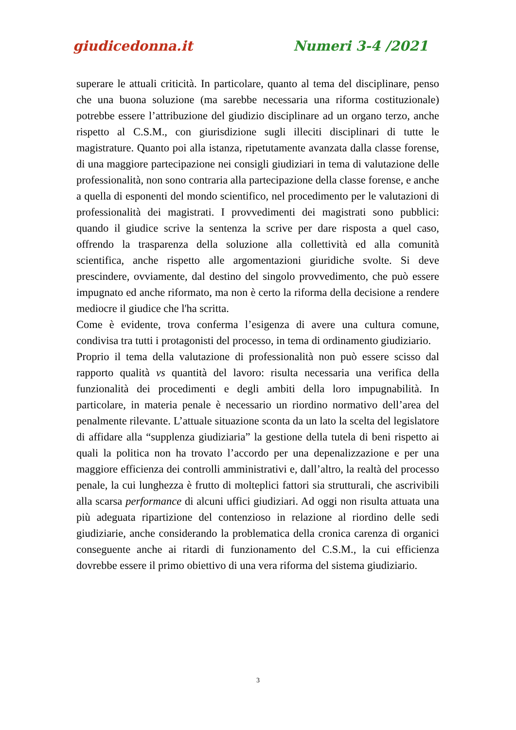giudicedonna.it Numeri 3-4 /2021
superare le attuali criticità. In particolare, quanto al tema del disciplinare, penso che una buona soluzione (ma sarebbe necessaria una riforma costituzionale) potrebbe essere l’attribuzione del giudizio disciplinare ad un organo terzo, anche rispetto al C.S.M., con giurisdizione sugli illeciti disciplinari di tutte le magistrature. Quanto poi alla istanza, ripetutamente avanzata dalla classe forense, di una maggiore partecipazione nei consigli giudiziari in tema di valutazione delle professionalità, non sono contraria alla partecipazione della classe forense, e anche a quella di esponenti del mondo scientifico, nel procedimento per le valutazioni di professionalità dei magistrati. I provvedimenti dei magistrati sono pubblici: quando il giudice scrive la sentenza la scrive per dare risposta a quel caso, offrendo la trasparenza della soluzione alla collettività ed alla comunità scientifica, anche rispetto alle argomentazioni giuridiche svolte. Si deve prescindere, ovviamente, dal destino del singolo provvedimento, che può essere impugnato ed anche riformato, ma non è certo la riforma della decisione a rendere mediocre il giudice che l'ha scritta.
Come è evidente, trova conferma l’esigenza di avere una cultura comune, condivisa tra tutti i protagonisti del processo, in tema di ordinamento giudiziario.
Proprio il tema della valutazione di professionalità non può essere scisso dal rapporto qualità vs quantità del lavoro: risulta necessaria una verifica della funzionalità dei procedimenti e degli ambiti della loro impugnabilità. In particolare, in materia penale è necessario un riordino normativo dell’area del penalmente rilevante. L’attuale situazione sconta da un lato la scelta del legislatore di affidare alla “supplenza giudiziaria” la gestione della tutela di beni rispetto ai quali la politica non ha trovato l’accordo per una depenalizzazione e per una maggiore efficienza dei controlli amministrativi e, dall’altro, la realtà del processo penale, la cui lunghezza è frutto di molteplici fattori sia strutturali, che ascrivibili alla scarsa performance di alcuni uffici giudiziari. Ad oggi non risulta attuata una più adeguata ripartizione del contenzioso in relazione al riordino delle sedi giudiziarie, anche considerando la problematica della cronica carenza di organici conseguente anche ai ritardi di funzionamento del C.S.M., la cui efficienza dovrebbe essere il primo obiettivo di una vera riforma del sistema giudiziario.
3